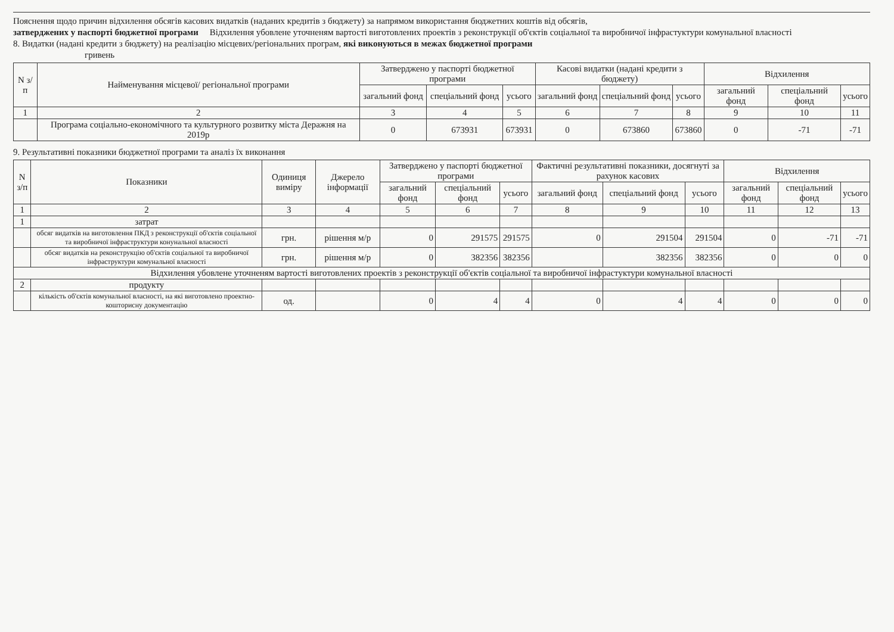Пояснення щодо причин відхилення обсягів касових видатків (наданих кредитів з бюджету) за напрямом використання бюджетних коштів від обсягів,
затверджених у паспорті бюджетної програми Відхилення убовлене уточненям вартості виготовлених проектів з реконструкції об'єктів соціальної та виробничої інфрастуктури комунальної власності
8. Видатки (надані кредити з бюджету) на реалізацію місцевих/регіональних програм, які виконуються в межах бюджетної програми
гривень
| N з/п | Найменування місцевої/ регіональної програми | Затверджено у паспорті бюджетної програми | | | Касові видатки (надані кредити з бюджету) | | | Відхилення | | |
| --- | --- | --- | --- | --- | --- | --- | --- | --- | --- | --- |
| | | загальний фонд | спеціальний фонд | усього | загальний фонд | спеціальний фонд | усього | загальний фонд | спеціальний фонд | усього |
| 1 | 2 | 3 | 4 | 5 | 6 | 7 | 8 | 9 | 10 | 11 |
| | Програма соціально-економічного та культурного розвитку міста Деражня на 2019р | 0 | 673931 | 673931 | 0 | 673860 | 673860 | 0 | -71 | -71 |
9. Результативні показники бюджетної програми та аналіз їх виконання
| N з/п | Показники | Одиниця виміру | Джерело інформації | Затверджено у паспорті бюджетної програми | | | Фактичні результативні показники, досягнуті за рахунок касових | | | Відхилення | | |
| --- | --- | --- | --- | --- | --- | --- | --- | --- | --- | --- | --- | --- |
| | | | | загальний фонд | спеціальний фонд | усього | загальний фонд | спеціальний фонд | усього | загальний фонд | спеціальний фонд | усього |
| 1 | 2 | 3 | 4 | 5 | 6 | 7 | 8 | 9 | 10 | 11 | 12 | 13 |
| 1 | затрат | | | | | | | | | | | |
| | обсяг видатків на виготовлення ПКД з реконструкції об'єктів соціальної та виробничої інфраструктури конунальної власності | грн. | рішення м/р | 0 | 291575 | 291575 | 0 | 291504 | 291504 | 0 | -71 | -71 |
| | обсяг видатків на реконструкцію об'єктів соціальної та виробничої інфраструктури комунальної власності | грн. | рішення м/р | 0 | 382356 | 382356 | | 382356 | 382356 | 0 | 0 | 0 |
| Відхилення убовлене уточненям вартості виготовлених проектів з реконструкції об'єктів соціальної та виробничої інфрастуктури комунальної власності | | | | | | | | | | | | |
| 2 | продукту | | | | | | | | | | | |
| | кількість об'єктів комунальної власності, на які виготовлено проектно-кошторисну документацію | од. | | 0 | 4 | 4 | 0 | 4 | 4 | 0 | 0 | 0 |